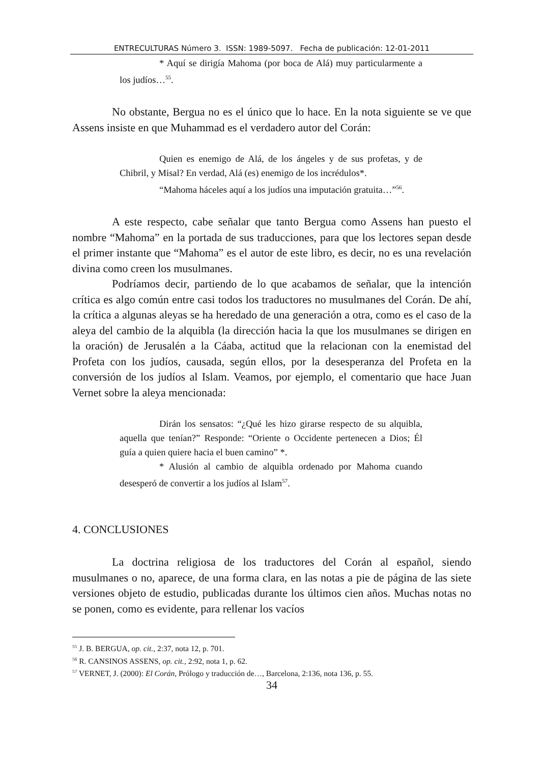ENTRECULTURAS Número 3. ISSN: 1989-5097. Fecha de publicación: 12-01-2011
* Aquí se dirigía Mahoma (por boca de Alá) muy particularmente a los judíos…<sup>55</sup>.
No obstante, Bergua no es el único que lo hace. En la nota siguiente se ve que Assens insiste en que Muhammad es el verdadero autor del Corán:
Quien es enemigo de Alá, de los ángeles y de sus profetas, y de Chibril, y Misal? En verdad, Alá (es) enemigo de los incrédulos*.
“Mahoma háceles aquí a los judíos una imputación gratuita…”<sup>56</sup>.
A este respecto, cabe señalar que tanto Bergua como Assens han puesto el nombre “Mahoma” en la portada de sus traducciones, para que los lectores sepan desde el primer instante que “Mahoma” es el autor de este libro, es decir, no es una revelación divina como creen los musulmanes.
Podríamos decir, partiendo de lo que acabamos de señalar, que la intención crítica es algo común entre casi todos los traductores no musulmanes del Corán. De ahí, la crítica a algunas aleyas se ha heredado de una generación a otra, como es el caso de la aleya del cambio de la alquibla (la dirección hacia la que los musulmanes se dirigen en la oración) de Jerusalén a la Cáaba, actitud que la relacionan con la enemistad del Profeta con los judíos, causada, según ellos, por la desesperanza del Profeta en la conversión de los judíos al Islam. Veamos, por ejemplo, el comentario que hace Juan Vernet sobre la aleya mencionada:
Dirán los sensatos: “¿Qué les hizo girarse respecto de su alquibla, aquella que tenían?” Responde: “Oriente o Occidente pertenecen a Dios; Él guía a quien quiere hacia el buen camino” *.
* Alusión al cambio de alquibla ordenado por Mahoma cuando desesperó de convertir a los judíos al Islam<sup>57</sup>.
4. CONCLUSIONES
La doctrina religiosa de los traductores del Corán al español, siendo musulmanes o no, aparece, de una forma clara, en las notas a pie de página de las siete versiones objeto de estudio, publicadas durante los últimos cien años. Muchas notas no se ponen, como es evidente, para rellenar los vacíos
<sup>55</sup> J. B. BERGUA, op. cit., 2:37, nota 12, p. 701.
<sup>56</sup> R. CANSINOS ASSENS, op. cit., 2:92, nota 1, p. 62.
<sup>57</sup> VERNET, J. (2000): El Corán, Prólogo y traducción de…, Barcelona, 2:136, nota 136, p. 55.
34